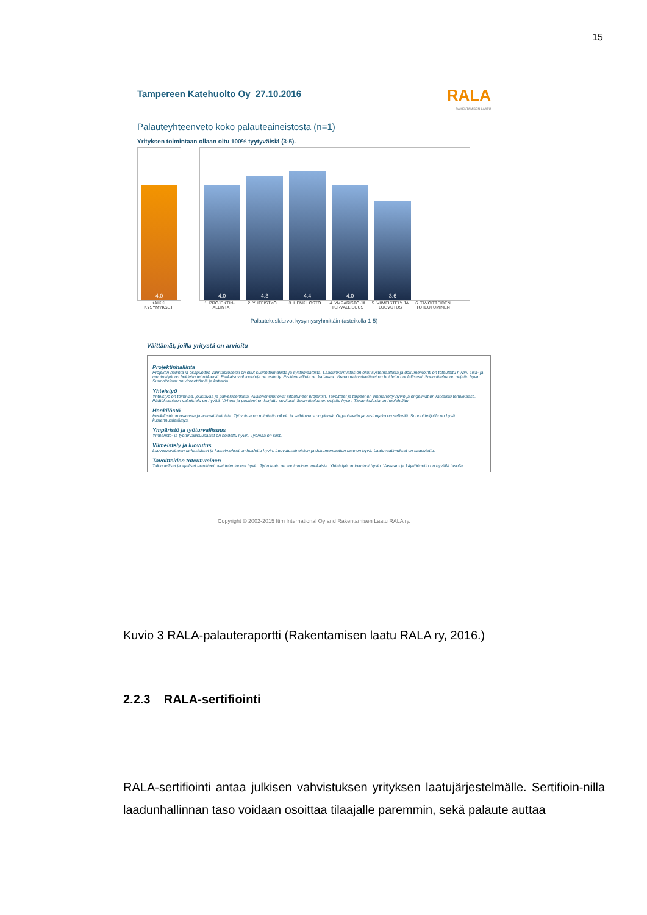15
Tampereen Katehuolto Oy 27.10.2016 RALA
RAKENTAMISEN LAATU
Palauteyhteenveto koko palauteaineistosta (n=1)
Yrityksen toimintaan ollaan oltu 100% tyytyväisiä (3-5).
4.0
4.0
4.3
4.4
4.0
3.6
KAIKKI KYSYMYKSET 1. PROJEKTIN-HALLINTA 2. YHTEISTYÖ 3. HENKILÖSTÖ 4. YMPÄRISTÖ JA TURVALLISUUS 5. VIIMEISTELY JA LUOVUTUS 6. TAVOITTEIDEN TOTEUTUMINEN
Palautekeskiarvot kysymysryhmittäin (asteikolla 1-5)
Väittämät, joilla yritystä on arvioitu
Projektinhallinta
Projektin hallinta ja osapuolten valintaprosessi on ollut suunnitelmallista ja systemaattista. Laadunvarmistus on ollut systemaattista ja dokumentointi on toteutettu hyvin. Lisä- ja muutostyöt on hoidettu tehokkaasti. Ratkaisuvaihtoehtoja on esitetty. Riskienhallinta on kattavaa. Viranomaisvelvoitteet on hoidettu huolellisesti. Suunnittelua on ohjattu hyvin. Suunnitelmat on virheettömiä ja kattavia.
Yhteistyö
Yhteistyö on toimivaa, joustavaa ja palveluhenkistä. Avainhenkilöt ovat sitoutuneet projektiin. Tavoitteet ja tarpeet on ymmärretty hyvin ja ongelmat on ratkaistu tehokkaasti. Päätöksenteon valmistelu on hyvää. Virheet ja puutteet on korjattu sovitusti. Suunnittelua on ohjattu hyvin. Tiedonkulusta on huolehdittu.
Henkilöstö
Henkilöstö on osaavaa ja ammattitaitoista. Työvoima on mitoitettu oikein ja vaihtuvuus on pientä. Organisaatio ja vastuujako on selkeää. Suunnittelijoilla on hyvä kustannustietämys.
Ympäristö ja työturvallisuus
Ympäristö- ja työturvallisuusasiat on hoidettu hyvin. Työmaa on siisti.
Viimeistely ja luovutus
Luovutusvaiheen tarkastukset ja katselmukset on hoidettu hyvin. Luovutusaineiston ja dokumentaation taso on hyvä. Laatuvaatimukset on saavutettu.
Tavoitteiden toteutuminen
Taloudelliset ja ajalliset tavoitteet ovat toteutuneet hyvin. Työn laatu on sopimuksen mukaista. Yhteistyö on toiminut hyvin. Vastaan- ja käyttöönotto on hyvällä tasolla.
Copyright © 2002-2015 Itim International Oy and Rakentamisen Laatu RALA ry.
Kuvio 3 RALA-palauteraportti (Rakentamisen laatu RALA ry, 2016.)
2.2.3 RALA-sertifiointi
RALA-sertifiointi antaa julkisen vahvistuksen yrityksen laatujärjestelmälle. Sertifioin-nilla laadunhallinnan taso voidaan osoittaa tilaajalle paremmin, sekä palaute auttaa